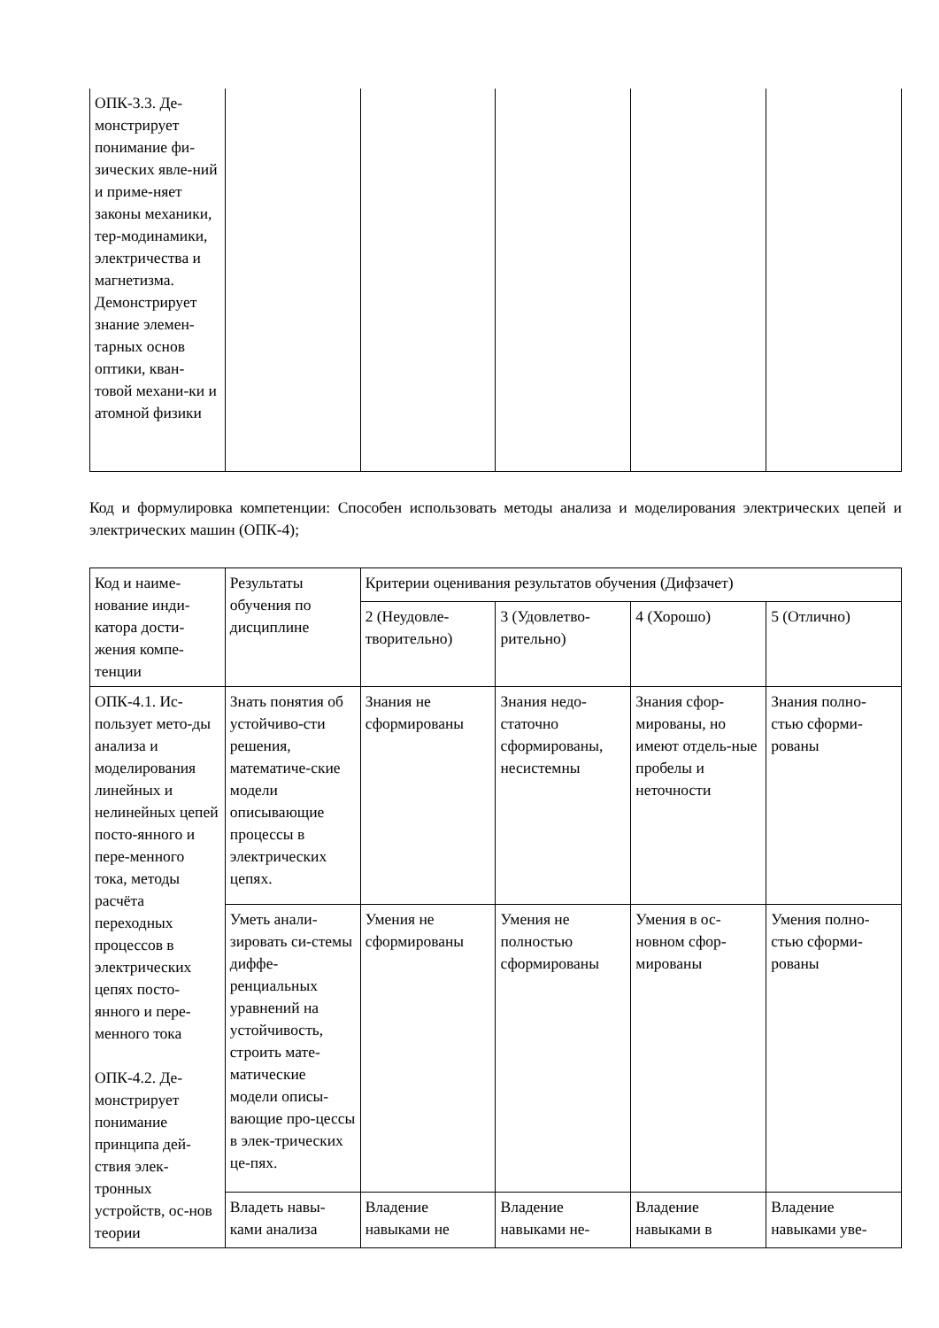| ОПК-3.3. Де-монстрирует понимание фи-зических явле-ний и приме-няет законы механики, тер-модинамики, электричества и магнетизма. Демонстрирует знание элемен-тарных основ оптики, кван-товой механи-ки и атомной физики | | | | | |
Код и формулировка компетенции: Способен использовать методы анализа и моделирования электрических цепей и электрических машин (ОПК-4);
| Код и наиме-нование инди-катора дости-жения компе-тенции | Результаты обучения по дисциплине | Критерии оценивания результатов обучения (Дифзачет) | | | |
| | | 2 (Неудовле-творительно) | 3 (Удовлетво-рительно) | 4 (Хорошо) | 5 (Отлично) |
| ОПК-4.1. Ис-пользует мето-ды анализа и моделирования линейных и нелинейных цепей посто-янного и пере-менного тока, методы расчёта переходных процессов в электрических цепях посто-янного и пере-менного тока ОПК-4.2. Де-монстрирует понимание принципа дей-ствия элек-тронных устройств, ос-нов теории | Знать понятия об устойчиво-сти решения, математиче-ские модели описывающие процессы в электрических цепях. | Знания не сформированы | Знания недо-статочно сформированы, несистемны | Знания сфор-мированы, но имеют отдель-ные пробелы и неточности | Знания полно-стью сформи-рованы |
| | Уметь анали-зировать си-стемы диффе-ренциальных уравнений на устойчивость, строить мате-матические модели описы-вающие про-цессы в элек-трических це-пях. | Умения не сформированы | Умения не полностью сформированы | Умения в ос-новном сфор-мированы | Умения полно-стью сформи-рованы |
| | Владеть навы-ками анализа | Владение навыками не | Владение навыками не- | Владение навыками в | Владение навыками уве- |